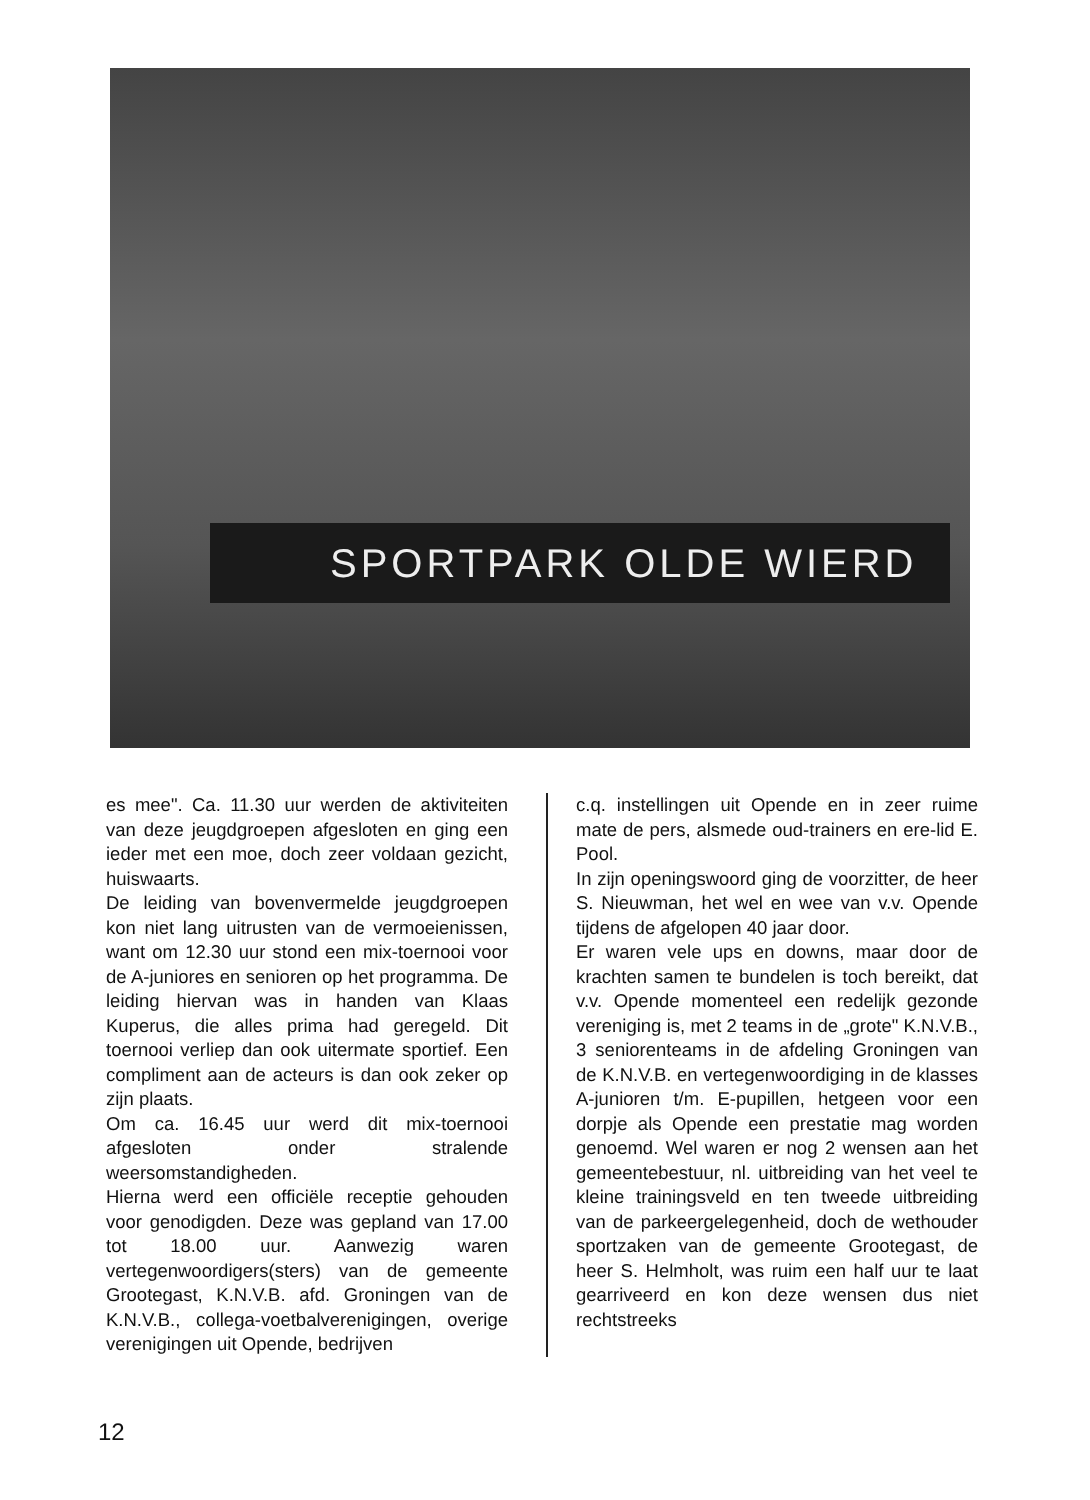SPORTPARK OLDE WIERD
es mee". Ca. 11.30 uur werden de aktiviteiten van deze jeugdgroepen afgesloten en ging een ieder met een moe, doch zeer voldaan gezicht, huiswaarts.
De leiding van bovenvermelde jeugdgroepen kon niet lang uitrusten van de vermoeienissen, want om 12.30 uur stond een mix-toernooi voor de A-juniores en senioren op het programma. De leiding hiervan was in handen van Klaas Kuperus, die alles prima had geregeld. Dit toernooi verliep dan ook uitermate sportief. Een compliment aan de acteurs is dan ook zeker op zijn plaats.
Om ca. 16.45 uur werd dit mix-toernooi afgesloten onder stralende weersomstandigheden.
Hierna werd een officiële receptie gehouden voor genodigden. Deze was gepland van 17.00 tot 18.00 uur. Aanwezig waren vertegenwoordigers(sters) van de gemeente Grootegast, K.N.V.B. afd. Groningen van de K.N.V.B., collega-voetbalverenigingen, overige verenigingen uit Opende, bedrijven
c.q. instellingen uit Opende en in zeer ruime mate de pers, alsmede oud-trainers en ere-lid E. Pool.
In zijn openingswoord ging de voorzitter, de heer S. Nieuwman, het wel en wee van v.v. Opende tijdens de afgelopen 40 jaar door.
Er waren vele ups en downs, maar door de krachten samen te bundelen is toch bereikt, dat v.v. Opende momenteel een redelijk gezonde vereniging is, met 2 teams in de „grote" K.N.V.B., 3 seniorenteams in de afdeling Groningen van de K.N.V.B. en vertegenwoordiging in de klasses A-junioren t/m. E-pupillen, hetgeen voor een dorpje als Opende een prestatie mag worden genoemd. Wel waren er nog 2 wensen aan het gemeentebestuur, nl. uitbreiding van het veel te kleine trainingsveld en ten tweede uitbreiding van de parkeergelegenheid, doch de wethouder sportzaken van de gemeente Grootegast, de heer S. Helmholt, was ruim een half uur te laat gearriveerd en kon deze wensen dus niet rechtstreeks
12